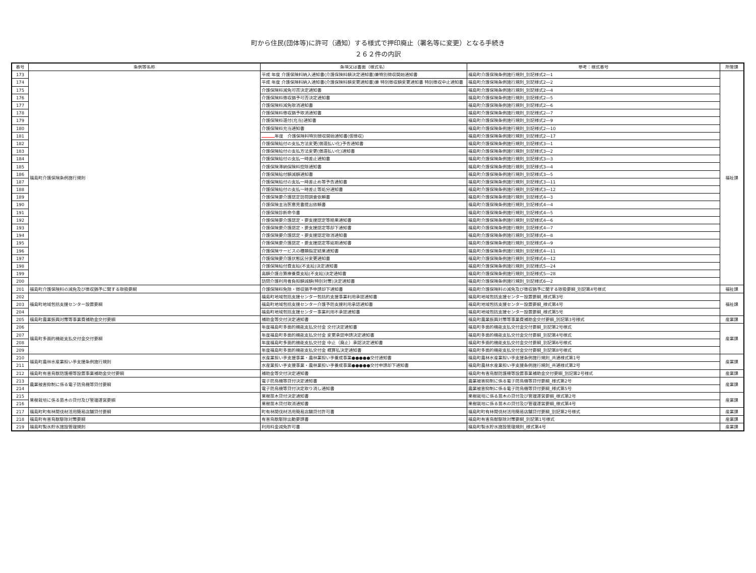町から住民(団体等)に許可（通知）する様式で押印廃止（署名等に変更）となる手続き
２６２件の内訳
| 番号 | 条例等名称 | 条項又は書面（様式名） | 参考：様式番号 | 所管課 |
| --- | --- | --- | --- | --- |
| 173 | 福島町介護保険条例施行規則 | 平成 年度 介護保険料納入通知書(介護保険料額決定通知書)兼特別徴収開始通知書 | 福島町介護保険条例施行規則_別記様式2―1 | 福祉課 |
| 174 | | 平成 年度 介護保険料納入通知書(介護保険料額変更通知書)兼 特別徴収額変更通知書 特別徴収中止通知書 | 福島町介護保険条例施行規則_別記様式2―2 | |
| 175 | | 介護保険料減免可否決定通知書 | 福島町介護保険条例施行規則_別記様式2―4 | |
| 176 | | 介護保険料徴収猶予可否決定通知書 | 福島町介護保険条例施行規則_別記様式2―5 | |
| 177 | | 介護保険料減免取消通知書 | 福島町介護保険条例施行規則_別記様式2―6 | |
| 178 | | 介護保険料徴収猶予取消通知書 | 福島町介護保険条例施行規則_別記様式2―7 | |
| 179 | | 介護保険料還付(充当)通知書 | 福島町介護保険条例施行規則_別記様式2―9 | |
| 180 | | 介護保険料充当通知書 | 福島町介護保険条例施行規則_別記様式2―10 | |
| 181 | | 年度 介護保険料特別徴収開始通知書(仮徴収) | 福島町介護保険条例施行規則_別記様式2―17 | |
| 182 | | 介護保険給付の支払方法変更(償還払い化)予告通知書 | 福島町介護保険条例施行規則_別記様式3―1 | |
| 183 | | 介護保険給付の支払方法変更(償還払い化)通知書 | 福島町介護保険条例施行規則_別記様式3―2 | |
| 184 | | 介護保険給付の支払一時差止通知書 | 福島町介護保険条例施行規則_別記様式3―3 | |
| 185 | | 介護保険滞納保険料控除通知書 | 福島町介護保険条例施行規則_別記様式3―4 | |
| 186 | | 介護保険給付額減額通知書 | 福島町介護保険条例施行規則_別記様式3―5 | |
| 187 | | 介護保険給付の支払一時差止め等予告通知書 | 福島町介護保険条例施行規則_別記様式3―11 | |
| 188 | | 介護保険給付の支払一時差止等処分通知書 | 福島町介護保険条例施行規則_別記様式3―12 | |
| 189 | | 介護保険要介護認定訪問調査依頼書 | 福島町介護保険条例施行規則_別記様式4―3 | |
| 190 | | 介護保険主治医意見書提出依頼書 | 福島町介護保険条例施行規則_別記様式4―4 | |
| 191 | | 介護保険診断命令書 | 福島町介護保険条例施行規則_別記様式4―5 | |
| 192 | | 介護保険要介護認定・要支援認定等結果通知書 | 福島町介護保険条例施行規則_別記様式4―6 | |
| 193 | | 介護保険要介護認定・要支援認定等却下通知書 | 福島町介護保険条例施行規則_別記様式4―7 | |
| 194 | | 介護保険要介護認定・要支援認定取消通知書 | 福島町介護保険条例施行規則_別記様式4―8 | |
| 195 | | 介護保険要介護認定・要支援認定等延期通知書 | 福島町介護保険条例施行規則_別記様式4―9 | |
| 196 | | 介護保険サービスの種類指定結果通知書 | 福島町介護保険条例施行規則_別記様式4―11 | |
| 197 | | 介護保険要介護状態区分変更通知書 | 福島町介護保険条例施行規則_別記様式4―12 | |
| 198 | | 介護保険給付費支給(不支給)決定通知書 | 福島町介護保険条例施行規則_別記様式5―24 | |
| 199 | | 高額介護合算療養費支給(不支給)決定通知書 | 福島町介護保険条例施行規則_別記様式5―28 | |
| 200 | | 訪問介護利用者負担額減額(特別対策)決定通知書 | 福島町介護保険条例施行規則_別記様式6―2 | |
| 201 | 福島町介護保険料の減免及び徴収猶予に関する取扱要綱 | 介護保険料免除・徴収猶予申請却下通知書 | 福島町介護保険料の減免及び徴収猶予に関する取扱要綱_別記第4号様式 | 福祉課 |
| 202 | 福島町地域包括支援センター設置要綱 | 福島町地域包括支援センター包括的支援事業利用承認通知書 | 福島町地域包括支援センター設置要綱_様式第3号 | 福祉課 |
| 203 | | 福島町地域包括支援センター介護予防支援利用承認通知書 | 福島町地域包括支援センター設置要綱_様式第4号 | |
| 204 | | 福島町地域包括支援センター事業利用不承認通知書 | 福島町地域包括支援センター設置要綱_様式第5号 | |
| 205 | 福島町農業振興対策等事業費補助金交付要綱 | 補助金等交付決定通知書 | 福島町農業振興対策等事業費補助金交付要綱_別記第3号様式 | 産業課 |
| 206 | 福島町多面的機能支払交付金交付要綱 | 年度福島町多面的機能支払交付金 交付決定通知書 | 福島町多面的機能支払交付金交付要綱_別記第2号様式 | 産業課 |
| 207 | | 年度福島町多面的機能支払交付金 変更承認申請決定通知書 | 福島町多面的機能支払交付金交付要綱_別記第4号様式 | |
| 208 | | 年度福島町多面的機能支払交付金 中止（廃止）承認決定通知書 | 福島町多面的機能支払交付金交付要綱_別記第6号様式 | |
| 209 | | 年度福島町多面的機能支払交付金 概算払決定通知書 | 福島町多面的機能支払交付金交付要綱_別記第8号様式 | |
| 210 | 福島町農林水産業担い手支援条例施行規則 | 水産業担い手支援事業・農林業担い手養成事業●●●●●交付通知書 | 福島町農林水産業担い手支援条例施行規則_共通様式第1号 | 産業課 |
| 211 | | 水産業担い手支援事業・農林業担い手養成事業●●●●●交付申請却下通知書 | 福島町農林水産業担い手支援条例施行規則_共通様式第2号 | |
| 212 | 福島町有害鳥獣防護柵等設置事業補助金交付要綱 | 補助金等交付決定通知書 | 福島町有害鳥獣防護柵等設置事業補助金交付要綱_別記第2号様式 | 産業課 |
| 213 | 農業被害抑制に係る電子防鳥機等貸付要綱 | 電子防鳥機等貸付決定通知書 | 農業被害抑制に係る電子防鳥機等貸付要綱_様式第2号 | 産業課 |
| 214 | | 電子防鳥機等貸付決定取り消し通知書 | 農業被害抑制に係る電子防鳥機等貸付要綱_様式第5号 | |
| 215 | 果樹栽培に係る苗木の貸付及び管理運営要綱 | 果樹苗木貸付決定通知書 | 果樹栽培に係る苗木の貸付及び管理運営要綱_様式第2号 | 産業課 |
| 216 | | 果樹苗木貸付取消通知書 | 果樹栽培に係る苗木の貸付及び管理運営要綱_様式第4号 | |
| 217 | 福島町町有林間伐材活用簡易店舗貸付要綱 | 町有林間伐材活用簡易店舗貸付許可書 | 福島町町有林間伐材活用簡易店舗貸付要綱_別記第2号様式 | 産業課 |
| 218 | 福島町有害鳥獣駆除対策要綱 | 有害鳥獣駆除出動要請書 | 福島町有害鳥獣駆除対策要綱_別記第1号様式 | 産業課 |
| 219 | 福島町製氷貯氷施設管理規則 | 利用料金減免許可書 | 福島町製氷貯氷施設管理規則_様式第4号 | 産業課 |